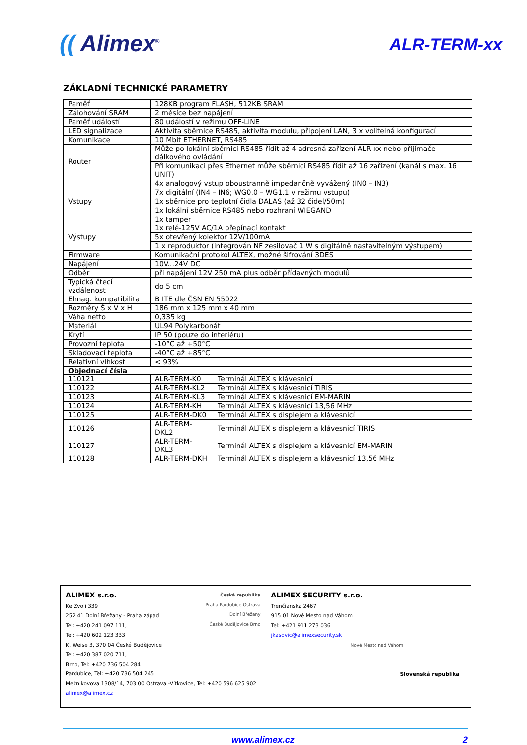(( Alimex<sup>®</sup>
ALR-TERM-xx
ZÁKLADNÍ TECHNICKÉ PARAMETRY
| Paměť | 128KB program FLASH, 512KB SRAM | |
| Zálohování SRAM | 2 měsíce bez napájení | |
| Paměť událostí | 80 událostí v režimu OFF-LINE | |
| LED signalizace | Aktivita sběrnice RS485, aktivita modulu, připojení LAN, 3 x volitelná konfigurací | |
| Komunikace | 10 Mbit ETHERNET, RS485 | |
| Router | Může po lokální sběrnici RS485 řídit až 4 adresná zařízení ALR-xx nebo přijímače dálkového ovládání | |
| | Při komunikaci přes Ethernet může sběrnicí RS485 řídit až 16 zařízení (kanál s max. 16 UNIT) | |
| Vstupy | 4x analogový vstup oboustranně impedančně vyvážený (IN0 – IN3) | |
| | 7x digitální (IN4 – IN6; WG0.0 – WG1.1 v režimu vstupu) | |
| | 1x sběrnice pro teplotní čidla DALAS (až 32 čidel/50m) | |
| | 1x lokální sběrnice RS485 nebo rozhraní WIEGAND | |
| | 1x tamper | |
| Výstupy | 1x relé-125V AC/1A přepínací kontakt | |
| | 5x otevřený kolektor 12V/100mA | |
| | 1 x reproduktor (integrován NF zesilovač 1 W s digitálně nastavitelným výstupem) | |
| Firmware | Komunikační protokol ALTEX, možné šifrování 3DES | |
| Napájení | 10V...24V DC | |
| Odběr | při napájení 12V 250 mA plus odběr přídavných modulů | |
| Typická čtecí vzdálenost | do 5 cm | |
| Elmag. kompatibilita | B ITE dle ČSN EN 55022 | |
| Rozměry Š x V x H | 186 mm x 125 mm x 40 mm | |
| Váha netto | 0,335 kg | |
| Materiál | UL94 Polykarbonát | |
| Krytí | IP 50 (pouze do interiéru) | |
| Provozní teplota | -10°C až +50°C | |
| Skladovací teplota | -40°C až +85°C | |
| Relativní vlhkost | < 93% | |
| Objednací čísla | | |
| 110121 | ALR-TERM-K0 | Terminál ALTEX s klávesnicí |
| 110122 | ALR-TERM-KL2 | Terminál ALTEX s klávesnicí TIRIS |
| 110123 | ALR-TERM-KL3 | Terminál ALTEX s klávesnicí EM-MARIN |
| 110124 | ALR-TERM-KH | Terminál ALTEX s klávesnicí 13,56 MHz |
| 110125 | ALR-TERM-DK0 | Terminál ALTEX s displejem a klávesnicí |
| 110126 | ALR-TERM-DKL2 | Terminál ALTEX s displejem a klávesnicí TIRIS |
| 110127 | ALR-TERM-DKL3 | Terminál ALTEX s displejem a klávesnicí EM-MARIN |
| 110128 | ALR-TERM-DKH | Terminál ALTEX s displejem a klávesnicí 13,56 MHz |
Česká republika
Praha Pardubice Ostrava
Dolní Břežany
České Budějovice Brno
ALIMEX s.r.o.
Ke Zvoli 339
252 41 Dolní Břežany - Praha západ
Tel: +420 241 097 111,
Tel: +420 602 123 333
K. Weise 3, 370 04 České Budějovice
Tel: +420 387 020 711,
Brno, Tel: +420 736 504 284
Pardubice, Tel: +420 736 504 245
Mečnikovova 1308/14, 703 00 Ostrava -Vítkovice, Tel: +420 596 625 902
alimex@alimex.cz
ALIMEX SECURITY s.r.o.
Trenčianska 2467
915 01 Nové Mesto nad Váhom
Tel: +421 911 273 036
jkasovic@alimexsecurity.sk
Nové Mesto nad Váhom
Slovenská republika
www.alimex.cz 2